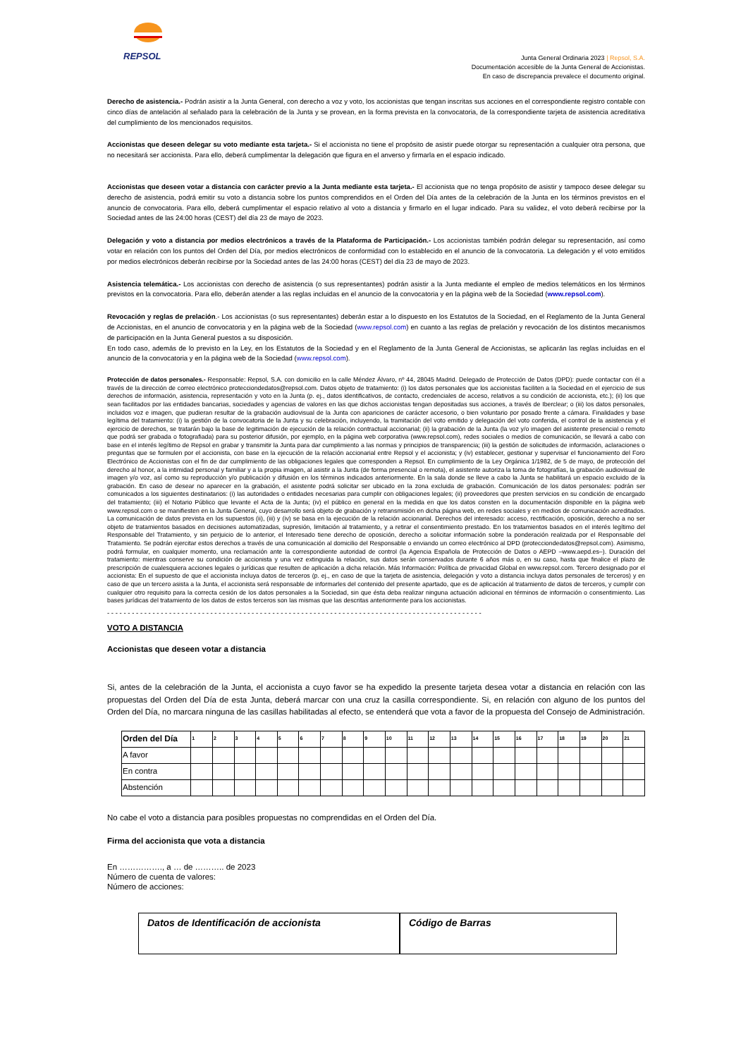REPSOL
Junta General Ordinaria 2023 | Repsol, S.A.
Documentación accesible de la Junta General de Accionistas.
En caso de discrepancia prevalece el documento original.
Derecho de asistencia.- Podrán asistir a la Junta General, con derecho a voz y voto, los accionistas que tengan inscritas sus acciones en el correspondiente registro contable con cinco días de antelación al señalado para la celebración de la Junta y se provean, en la forma prevista en la convocatoria, de la correspondiente tarjeta de asistencia acreditativa del cumplimiento de los mencionados requisitos.
Accionistas que deseen delegar su voto mediante esta tarjeta.- Si el accionista no tiene el propósito de asistir puede otorgar su representación a cualquier otra persona, que no necesitará ser accionista. Para ello, deberá cumplimentar la delegación que figura en el anverso y firmarla en el espacio indicado.
Accionistas que deseen votar a distancia con carácter previo a la Junta mediante esta tarjeta.- El accionista que no tenga propósito de asistir y tampoco desee delegar su derecho de asistencia, podrá emitir su voto a distancia sobre los puntos comprendidos en el Orden del Día antes de la celebración de la Junta en los términos previstos en el anuncio de convocatoria. Para ello, deberá cumplimentar el espacio relativo al voto a distancia y firmarlo en el lugar indicado. Para su validez, el voto deberá recibirse por la Sociedad antes de las 24:00 horas (CEST) del día 23 de mayo de 2023.
Delegación y voto a distancia por medios electrónicos a través de la Plataforma de Participación.- Los accionistas también podrán delegar su representación, así como votar en relación con los puntos del Orden del Día, por medios electrónicos de conformidad con lo establecido en el anuncio de la convocatoria. La delegación y el voto emitidos por medios electrónicos deberán recibirse por la Sociedad antes de las 24:00 horas (CEST) del día 23 de mayo de 2023.
Asistencia telemática.- Los accionistas con derecho de asistencia (o sus representantes) podrán asistir a la Junta mediante el empleo de medios telemáticos en los términos previstos en la convocatoria. Para ello, deberán atender a las reglas incluidas en el anuncio de la convocatoria y en la página web de la Sociedad (www.repsol.com).
Revocación y reglas de prelación.- Los accionistas (o sus representantes) deberán estar a lo dispuesto en los Estatutos de la Sociedad, en el Reglamento de la Junta General de Accionistas, en el anuncio de convocatoria y en la página web de la Sociedad (www.repsol.com) en cuanto a las reglas de prelación y revocación de los distintos mecanismos de participación en la Junta General puestos a su disposición.
En todo caso, además de lo previsto en la Ley, en los Estatutos de la Sociedad y en el Reglamento de la Junta General de Accionistas, se aplicarán las reglas incluidas en el anuncio de la convocatoria y en la página web de la Sociedad (www.repsol.com).
Protección de datos personales.- Responsable: Repsol, S.A. con domicilio en la calle Méndez Álvaro, nº 44, 28045 Madrid. Delegado de Protección de Datos (DPD): puede contactar con él a través de la dirección de correo electrónico protecciondedatos@repsol.com. Datos objeto de tratamiento: (i) los datos personales que los accionistas faciliten a la Sociedad en el ejercicio de sus derechos de información, asistencia, representación y voto en la Junta (p. ej., datos identificativos, de contacto, credenciales de acceso, relativos a su condición de accionista, etc.); (ii) los que sean facilitados por las entidades bancarias, sociedades y agencias de valores en las que dichos accionistas tengan depositadas sus acciones, a través de Iberclear; o (iii) los datos personales, incluidos voz e imagen, que pudieran resultar de la grabación audiovisual de la Junta con apariciones de carácter accesorio, o bien voluntario por posado frente a cámara. Finalidades y base legítima del tratamiento: (i) la gestión de la convocatoria de la Junta y su celebración, incluyendo, la tramitación del voto emitido y delegación del voto conferida, el control de la asistencia y el ejercicio de derechos, se tratarán bajo la base de legitimación de ejecución de la relación contractual accionarial; (ii) la grabación de la Junta (la voz y/o imagen del asistente presencial o remoto que podrá ser grabada o fotografiada) para su posterior difusión, por ejemplo, en la página web corporativa (www.repsol.com), redes sociales o medios de comunicación, se llevará a cabo con base en el interés legítimo de Repsol en grabar y transmitir la Junta para dar cumplimiento a las normas y principios de transparencia; (iii) la gestión de solicitudes de información, aclaraciones o preguntas que se formulen por el accionista, con base en la ejecución de la relación accionarial entre Repsol y el accionista; y (iv) establecer, gestionar y supervisar el funcionamiento del Foro Electrónico de Accionistas con el fin de dar cumplimiento de las obligaciones legales que corresponden a Repsol. En cumplimiento de la Ley Orgánica 1/1982, de 5 de mayo, de protección del derecho al honor, a la intimidad personal y familiar y a la propia imagen, al asistir a la Junta (de forma presencial o remota), el asistente autoriza la toma de fotografías, la grabación audiovisual de imagen y/o voz, así como su reproducción y/o publicación y difusión en los términos indicados anteriormente. En la sala donde se lleve a cabo la Junta se habilitará un espacio excluido de la grabación. En caso de desear no aparecer en la grabación, el asistente podrá solicitar ser ubicado en la zona excluida de grabación. Comunicación de los datos personales: podrán ser comunicados a los siguientes destinatarios: (i) las autoridades o entidades necesarias para cumplir con obligaciones legales; (ii) proveedores que presten servicios en su condición de encargado del tratamiento; (iii) el Notario Público que levante el Acta de la Junta; (iv) el público en general en la medida en que los datos consten en la documentación disponible en la página web www.repsol.com o se manifiesten en la Junta General, cuyo desarrollo será objeto de grabación y retransmisión en dicha página web, en redes sociales y en medios de comunicación acreditados. La comunicación de datos prevista en los supuestos (ii), (iii) y (iv) se basa en la ejecución de la relación accionarial. Derechos del interesado: acceso, rectificación, oposición, derecho a no ser objeto de tratamientos basados en decisiones automatizadas, supresión, limitación al tratamiento, y a retirar el consentimiento prestado. En los tratamientos basados en el interés legítimo del Responsable del Tratamiento, y sin perjuicio de lo anterior, el Interesado tiene derecho de oposición, derecho a solicitar información sobre la ponderación realizada por el Responsable del Tratamiento. Se podrán ejercitar estos derechos a través de una comunicación al domicilio del Responsable o enviando un correo electrónico al DPD (protecciondedatos@repsol.com). Asimismo, podrá formular, en cualquier momento, una reclamación ante la correspondiente autoridad de control (la Agencia Española de Protección de Datos o AEPD –www.aepd.es–). Duración del tratamiento: mientras conserve su condición de accionista y una vez extinguida la relación, sus datos serán conservados durante 6 años más o, en su caso, hasta que finalice el plazo de prescripción de cualesquiera acciones legales o jurídicas que resulten de aplicación a dicha relación. Más Información: Política de privacidad Global en www.repsol.com. Tercero designado por el accionista: En el supuesto de que el accionista incluya datos de terceros (p. ej., en caso de que la tarjeta de asistencia, delegación y voto a distancia incluya datos personales de terceros) y en caso de que un tercero asista a la Junta, el accionista será responsable de informarles del contenido del presente apartado, que es de aplicación al tratamiento de datos de terceros, y cumplir con cualquier otro requisito para la correcta cesión de los datos personales a la Sociedad, sin que ésta deba realizar ninguna actuación adicional en términos de información o consentimiento. Las bases jurídicas del tratamiento de los datos de estos terceros son las mismas que las descritas anteriormente para los accionistas.
- - - - - - - - - - - - - - - - - - - - - - - - - - - - - - - - - - - - - - - - - - - - - - - - - - - - - - - - - - - - - - - - - - - - - - - - - - - - - - - - - - - - - - - - - - -
VOTO A DISTANCIA
Accionistas que deseen votar a distancia
Si, antes de la celebración de la Junta, el accionista a cuyo favor se ha expedido la presente tarjeta desea votar a distancia en relación con las propuestas del Orden del Día de esta Junta, deberá marcar con una cruz la casilla correspondiente. Si, en relación con alguno de los puntos del Orden del Día, no marcara ninguna de las casillas habilitadas al efecto, se entenderá que vota a favor de la propuesta del Consejo de Administración.
| Orden del Día | 1 | 2 | 3 | 4 | 5 | 6 | 7 | 8 | 9 | 10 | 11 | 12 | 13 | 14 | 15 | 16 | 17 | 18 | 19 | 20 | 21 |
| --- | --- | --- | --- | --- | --- | --- | --- | --- | --- | --- | --- | --- | --- | --- | --- | --- | --- | --- | --- | --- | --- |
| A favor | | | | | | | | | | | | | | | | | | | | | |
| En contra | | | | | | | | | | | | | | | | | | | | | |
| Abstención | | | | | | | | | | | | | | | | | | | | | |
No cabe el voto a distancia para posibles propuestas no comprendidas en el Orden del Día.
Firma del accionista que vota a distancia
En ……………., a … de ……….. de 2023
Número de cuenta de valores:
Número de acciones:
Datos de Identificación de accionista Código de Barras